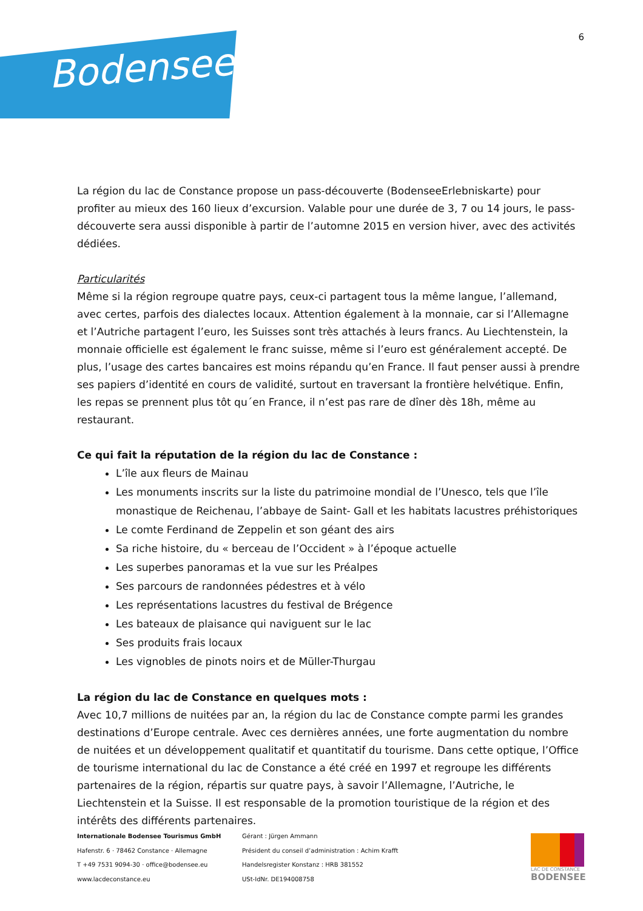Bodensee!
6
La région du lac de Constance propose un pass-découverte (BodenseeErlebniskarte) pour profiter au mieux des 160 lieux d’excursion. Valable pour une durée de 3, 7 ou 14 jours, le pass-découverte sera aussi disponible à partir de l’automne 2015 en version hiver, avec des activités dédiées.
Particularités
Même si la région regroupe quatre pays, ceux-ci partagent tous la même langue, l’allemand, avec certes, parfois des dialectes locaux. Attention également à la monnaie, car si l’Allemagne et l’Autriche partagent l’euro, les Suisses sont très attachés à leurs francs. Au Liechtenstein, la monnaie officielle est également le franc suisse, même si l’euro est généralement accepté. De plus, l’usage des cartes bancaires est moins répandu qu’en France. Il faut penser aussi à prendre ses papiers d’identité en cours de validité, surtout en traversant la frontière helvétique. Enfin, les repas se prennent plus tôt qu´en France, il n’est pas rare de dîner dès 18h, même au restaurant.
Ce qui fait la réputation de la région du lac de Constance :
L’île aux fleurs de Mainau
Les monuments inscrits sur la liste du patrimoine mondial de l’Unesco, tels que l’île monastique de Reichenau, l’abbaye de Saint- Gall et les habitats lacustres préhistoriques
Le comte Ferdinand de Zeppelin et son géant des airs
Sa riche histoire, du « berceau de l’Occident » à l’époque actuelle
Les superbes panoramas et la vue sur les Préalpes
Ses parcours de randonnées pédestres et à vélo
Les représentations lacustres du festival de Brégence
Les bateaux de plaisance qui naviguent sur le lac
Ses produits frais locaux
Les vignobles de pinots noirs et de Müller-Thurgau
La région du lac de Constance en quelques mots :
Avec 10,7 millions de nuitées par an, la région du lac de Constance compte parmi les grandes destinations d’Europe centrale. Avec ces dernières années, une forte augmentation du nombre de nuitées et un développement qualitatif et quantitatif du tourisme. Dans cette optique, l’Office de tourisme international du lac de Constance a été créé en 1997 et regroupe les différents partenaires de la région, répartis sur quatre pays, à savoir l’Allemagne, l’Autriche, le Liechtenstein et la Suisse. Il est responsable de la promotion touristique de la région et des intérêts des différents partenaires.
Internationale Bodensee Tourismus GmbH
Hafenstr. 6 · 78462 Constance · Allemagne
T +49 7531 9094-30 · office@bodensee.eu
www.lacdeconstance.eu
Gérant : Jürgen Ammann
Président du conseil d’administration : Achim Krafft
Handelsregister Konstanz : HRB 381552
USt-IdNr. DE194008758
LAC DE CONSTANCE
BODENSEE